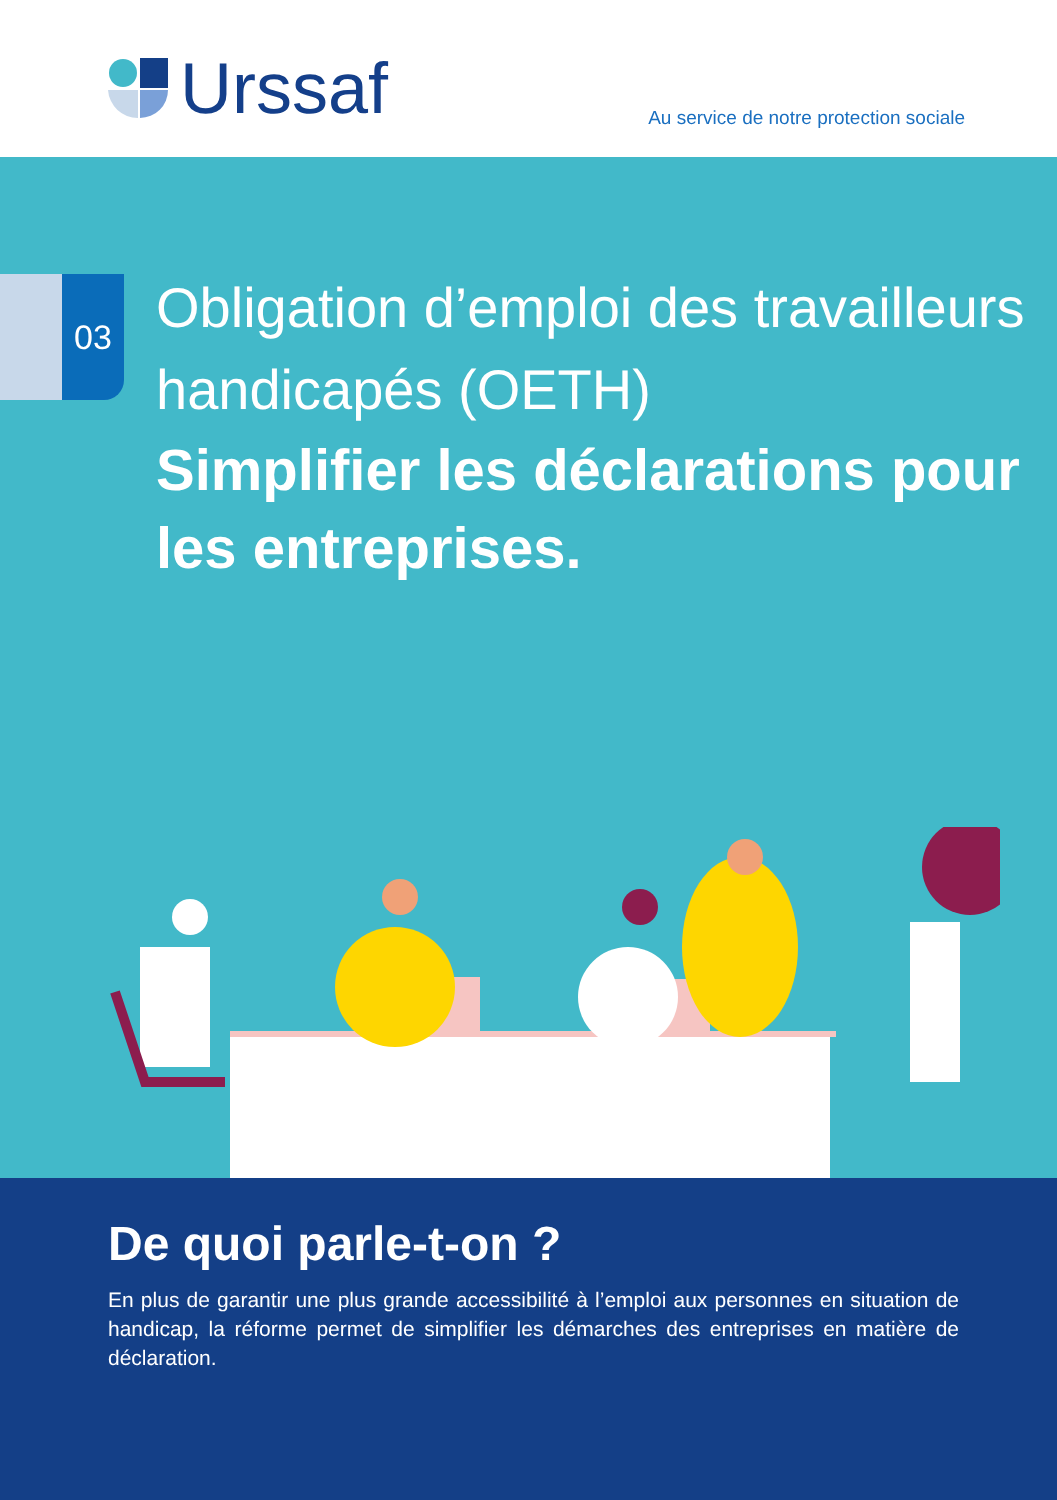Urssaf
Au service de notre protection sociale
03
Obligation d’emploi des travailleurs handicapés (OETH)
Simplifier les déclarations pour les entreprises.
De quoi parle-t-on ?
En plus de garantir une plus grande accessibilité à l’emploi aux personnes en situation de handicap, la réforme permet de simplifier les démarches des entreprises en matière de déclaration.